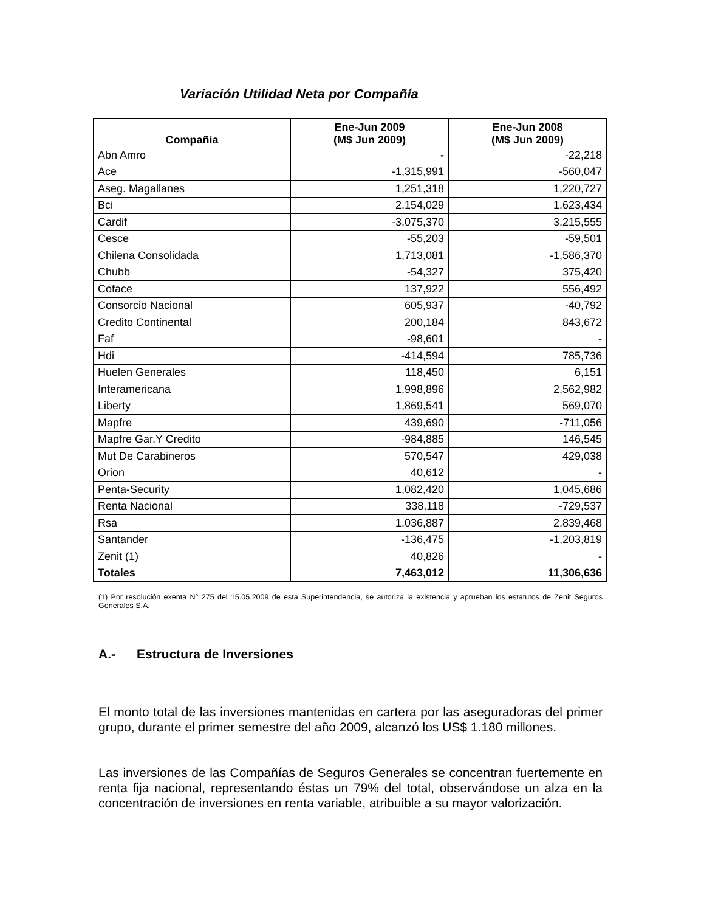Variación Utilidad Neta por Compañía
| Compañia | Ene-Jun 2009 (M$ Jun 2009) | Ene-Jun 2008 (M$ Jun 2009) |
| --- | --- | --- |
| Abn Amro | - | -22,218 |
| Ace | -1,315,991 | -560,047 |
| Aseg. Magallanes | 1,251,318 | 1,220,727 |
| Bci | 2,154,029 | 1,623,434 |
| Cardif | -3,075,370 | 3,215,555 |
| Cesce | -55,203 | -59,501 |
| Chilena Consolidada | 1,713,081 | -1,586,370 |
| Chubb | -54,327 | 375,420 |
| Coface | 137,922 | 556,492 |
| Consorcio Nacional | 605,937 | -40,792 |
| Credito Continental | 200,184 | 843,672 |
| Faf | -98,601 | - |
| Hdi | -414,594 | 785,736 |
| Huelen Generales | 118,450 | 6,151 |
| Interamericana | 1,998,896 | 2,562,982 |
| Liberty | 1,869,541 | 569,070 |
| Mapfre | 439,690 | -711,056 |
| Mapfre Gar.Y Credito | -984,885 | 146,545 |
| Mut De Carabineros | 570,547 | 429,038 |
| Orion | 40,612 | - |
| Penta-Security | 1,082,420 | 1,045,686 |
| Renta Nacional | 338,118 | -729,537 |
| Rsa | 1,036,887 | 2,839,468 |
| Santander | -136,475 | -1,203,819 |
| Zenit (1) | 40,826 | - |
| Totales | 7,463,012 | 11,306,636 |
(1) Por resolución exenta N° 275 del 15.05.2009 de esta Superintendencia, se autoriza la existencia y aprueban los estatutos de Zenit Seguros Generales S.A.
A.- Estructura de Inversiones
El monto total de las inversiones mantenidas en cartera por las aseguradoras del primer grupo, durante el primer semestre del año 2009, alcanzó los US$ 1.180 millones.
Las inversiones de las Compañías de Seguros Generales se concentran fuertemente en renta fija nacional, representando éstas un 79% del total, observándose un alza en la concentración de inversiones en renta variable, atribuible a su mayor valorización.